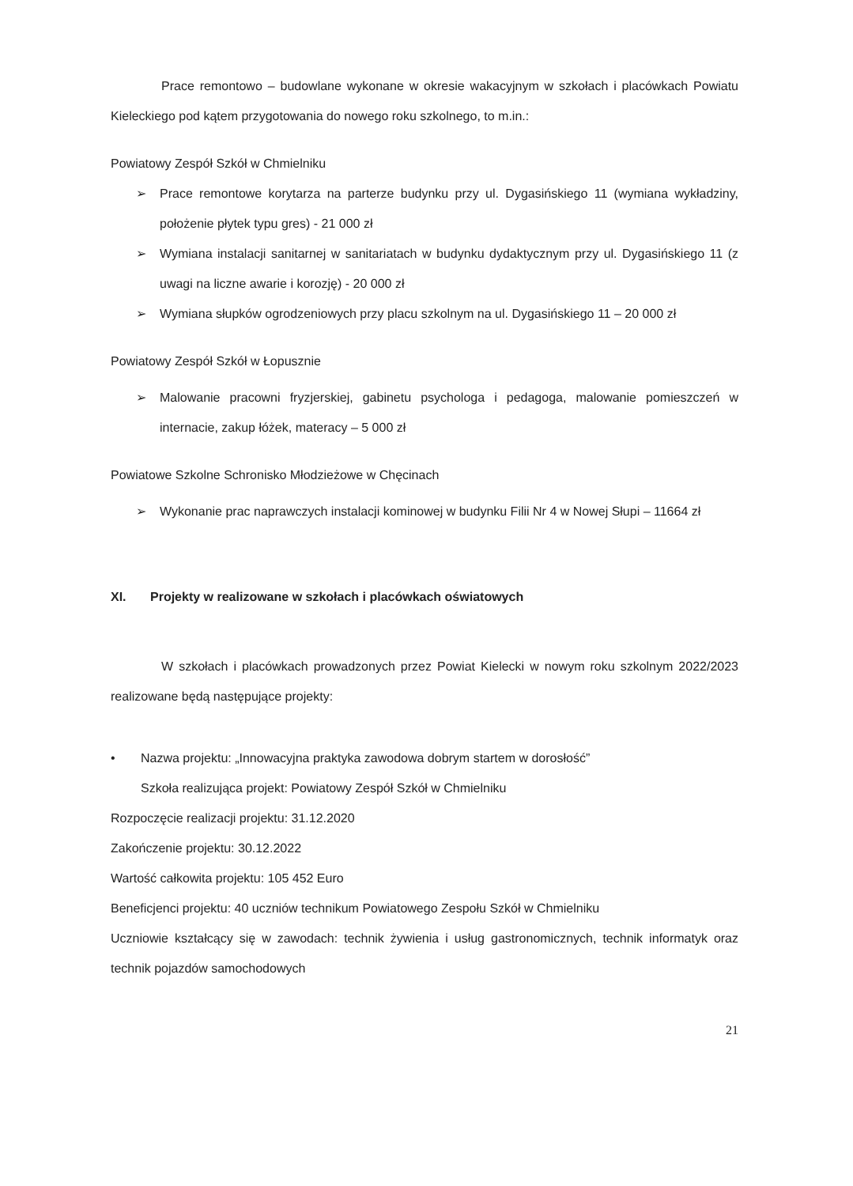Prace remontowo – budowlane wykonane w okresie wakacyjnym w szkołach i placówkach Powiatu Kieleckiego pod kątem przygotowania do nowego roku szkolnego, to m.in.:
Powiatowy Zespół Szkół w Chmielniku
➢ Prace remontowe korytarza na parterze budynku przy ul. Dygasińskiego 11 (wymiana wykładziny, położenie płytek typu gres) - 21 000 zł
➢ Wymiana instalacji sanitarnej w sanitariatach w budynku dydaktycznym przy ul. Dygasińskiego 11 (z uwagi na liczne awarie i korozję) - 20 000 zł
➢ Wymiana słupków ogrodzeniowych przy placu szkolnym na ul. Dygasińskiego 11 – 20 000 zł
Powiatowy Zespół Szkół w Łopusznie
➢ Malowanie pracowni fryzjerskiej, gabinetu psychologa i pedagoga, malowanie pomieszczeń w internacie, zakup łóżek, materacy – 5 000 zł
Powiatowe Szkolne Schronisko Młodzieżowe w Chęcinach
➢ Wykonanie prac naprawczych instalacji kominowej w budynku Filii Nr 4 w Nowej Słupi – 11664 zł
XI. Projekty w realizowane w szkołach i placówkach oświatowych
W szkołach i placówkach prowadzonych przez Powiat Kielecki w nowym roku szkolnym 2022/2023 realizowane będą następujące projekty:
• Nazwa projektu: „Innowacyjna praktyka zawodowa dobrym startem w dorosłość”
Szkoła realizująca projekt: Powiatowy Zespół Szkół w Chmielniku
Rozpoczęcie realizacji projektu: 31.12.2020
Zakończenie projektu: 30.12.2022
Wartość całkowita projektu: 105 452 Euro
Beneficjenci projektu: 40 uczniów technikum Powiatowego Zespołu Szkół w Chmielniku
Uczniowie kształcący się w zawodach: technik żywienia i usług gastronomicznych, technik informatyk oraz technik pojazdów samochodowych
21